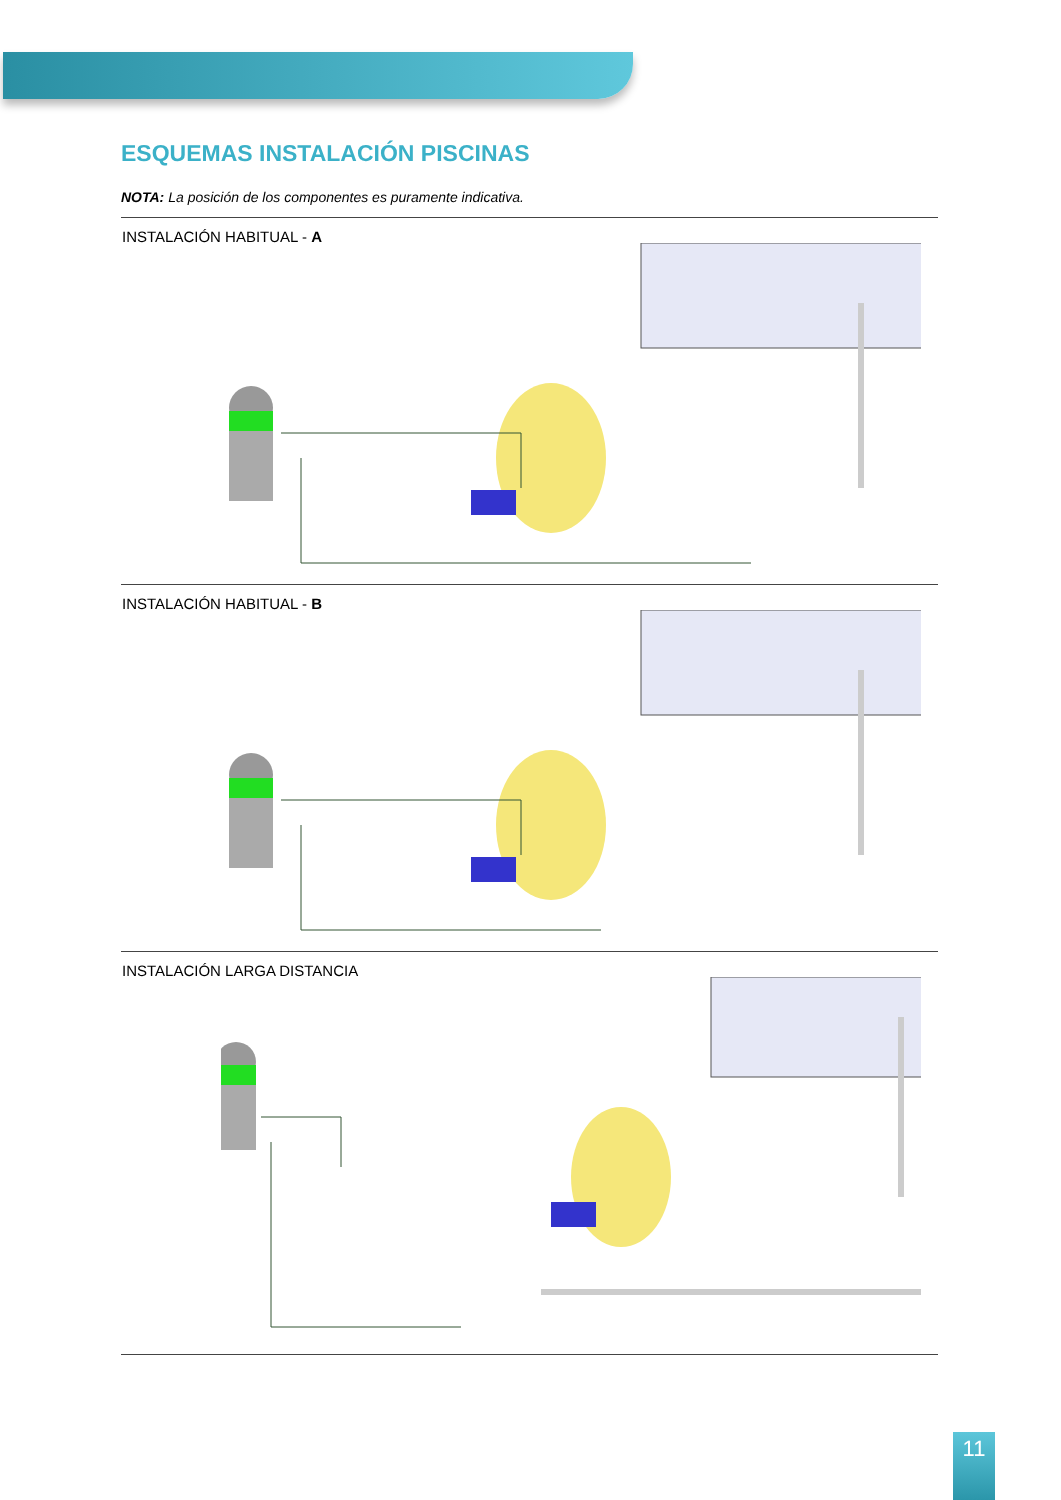ESQUEMAS INSTALACIÓN PISCINAS
NOTA: La posición de los componentes es puramente indicativa.
INSTALACIÓN HABITUAL - A
INSTALACIÓN HABITUAL - B
INSTALACIÓN LARGA DISTANCIA
11